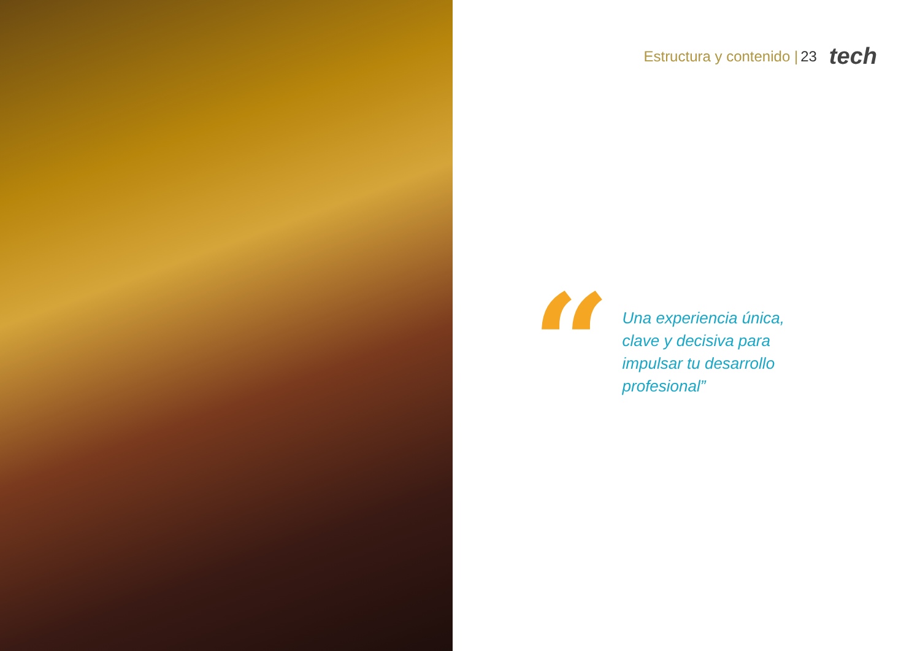Estructura y contenido | 23 tech
“
Una experiencia única, clave y decisiva para impulsar tu desarrollo profesional”